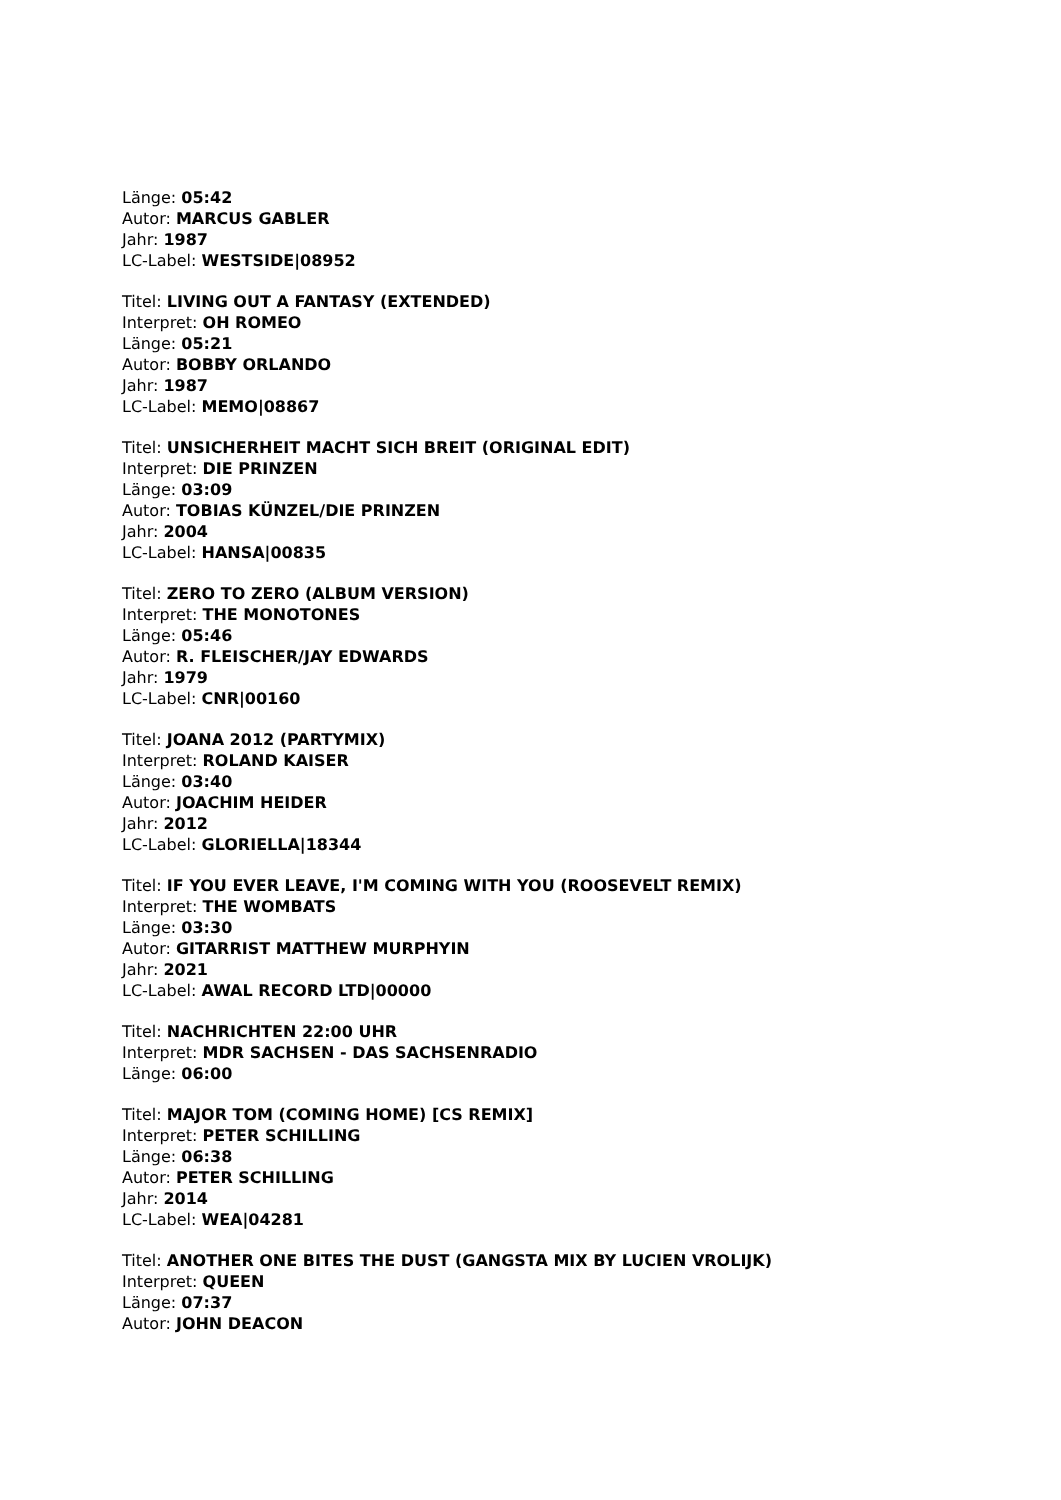Länge: 05:42
Autor: MARCUS GABLER
Jahr: 1987
LC-Label: WESTSIDE|08952
Titel: LIVING OUT A FANTASY (EXTENDED)
Interpret: OH ROMEO
Länge: 05:21
Autor: BOBBY ORLANDO
Jahr: 1987
LC-Label: MEMO|08867
Titel: UNSICHERHEIT MACHT SICH BREIT (ORIGINAL EDIT)
Interpret: DIE PRINZEN
Länge: 03:09
Autor: TOBIAS KÜNZEL/DIE PRINZEN
Jahr: 2004
LC-Label: HANSA|00835
Titel: ZERO TO ZERO (ALBUM VERSION)
Interpret: THE MONOTONES
Länge: 05:46
Autor: R. FLEISCHER/JAY EDWARDS
Jahr: 1979
LC-Label: CNR|00160
Titel: JOANA 2012 (PARTYMIX)
Interpret: ROLAND KAISER
Länge: 03:40
Autor: JOACHIM HEIDER
Jahr: 2012
LC-Label: GLORIELLA|18344
Titel: IF YOU EVER LEAVE, I'M COMING WITH YOU (ROOSEVELT REMIX)
Interpret: THE WOMBATS
Länge: 03:30
Autor: GITARRIST MATTHEW MURPHYIN
Jahr: 2021
LC-Label: AWAL RECORD LTD|00000
Titel: NACHRICHTEN 22:00 UHR
Interpret: MDR SACHSEN - DAS SACHSENRADIO
Länge: 06:00
Titel: MAJOR TOM (COMING HOME) [CS REMIX]
Interpret: PETER SCHILLING
Länge: 06:38
Autor: PETER SCHILLING
Jahr: 2014
LC-Label: WEA|04281
Titel: ANOTHER ONE BITES THE DUST (GANGSTA MIX BY LUCIEN VROLIJK)
Interpret: QUEEN
Länge: 07:37
Autor: JOHN DEACON